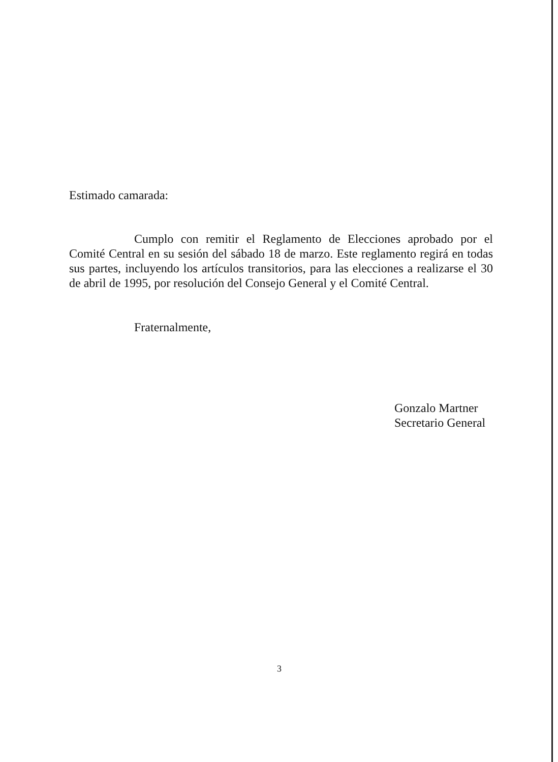Estimado camarada:
Cumplo con remitir el Reglamento de Elecciones aprobado por el Comité Central en su sesión del sábado 18 de marzo. Este reglamento regirá en todas sus partes, incluyendo los artículos transitorios, para las elecciones a realizarse el 30 de abril de 1995, por resolución del Consejo General y el Comité Central.
Fraternalmente,
Gonzalo Martner
Secretario General
3